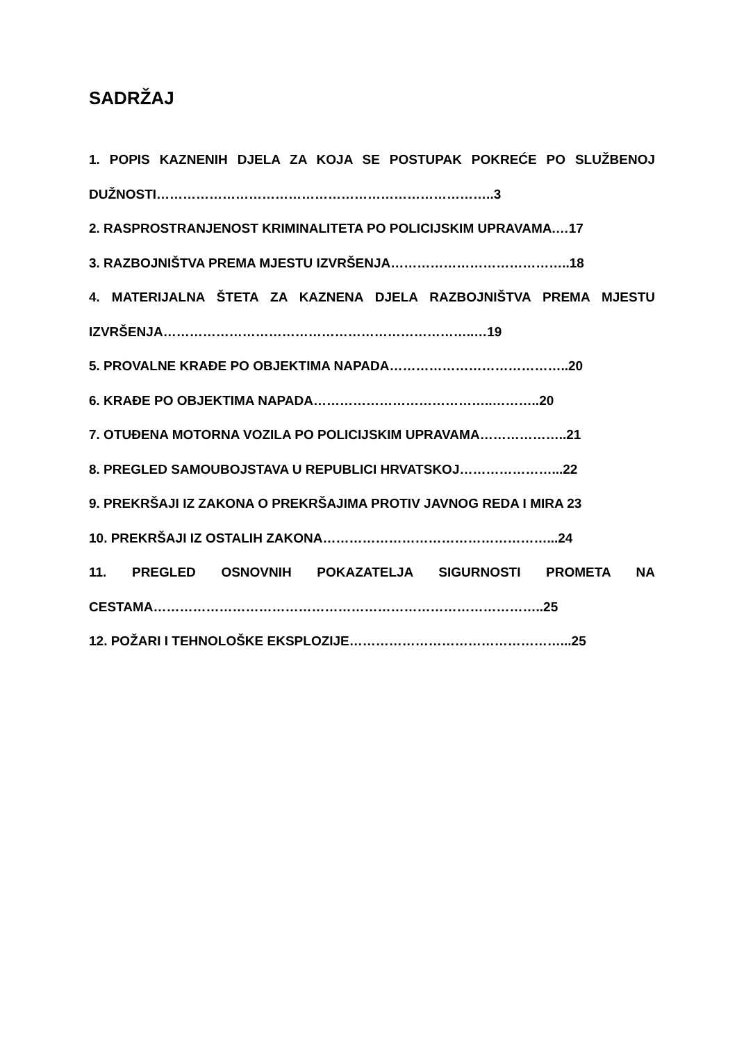SADRŽAJ
1. POPIS KAZNENIH DJELA ZA KOJA SE POSTUPAK POKREĆE PO SLUŽBENOJ DUŽNOSTI…………………………………………………………………..3
2. RASPROSTRANJENOST KRIMINALITETA PO POLICIJSKIM UPRAVAMA.…17
3. RAZBOJNIŠTVA PREMA MJESTU IZVRŠENJA…………………………………..18
4. MATERIJALNA ŠTETA ZA KAZNENA DJELA RAZBOJNIŠTVA PREMA MJESTU IZVRŠENJA……………………………………………………………..…19
5. PROVALNE KRAĐE PO OBJEKTIMA NAPADA…………………………………..20
6. KRAĐE PO OBJEKTIMA NAPADA…………………………………..………..20
7. OTUĐENA MOTORNA VOZILA PO POLICIJSKIM UPRAVAMA………………..21
8. PREGLED SAMOUBOJSTAVA U REPUBLICI HRVATSKOJ…………………...22
9. PREKRŠAJI IZ ZAKONA O PREKRŠAJIMA PROTIV JAVNOG REDA I MIRA 23
10. PREKRŠAJI IZ OSTALIH ZAKONA……………………………………………...24
11. PREGLED OSNOVNIH POKAZATELJA SIGURNOSTI PROMETA NA CESTAMA……………………………………………………………………………..25
12. POŽARI I TEHNOLOŠKE EKSPLOZIJE…………………………………………...25